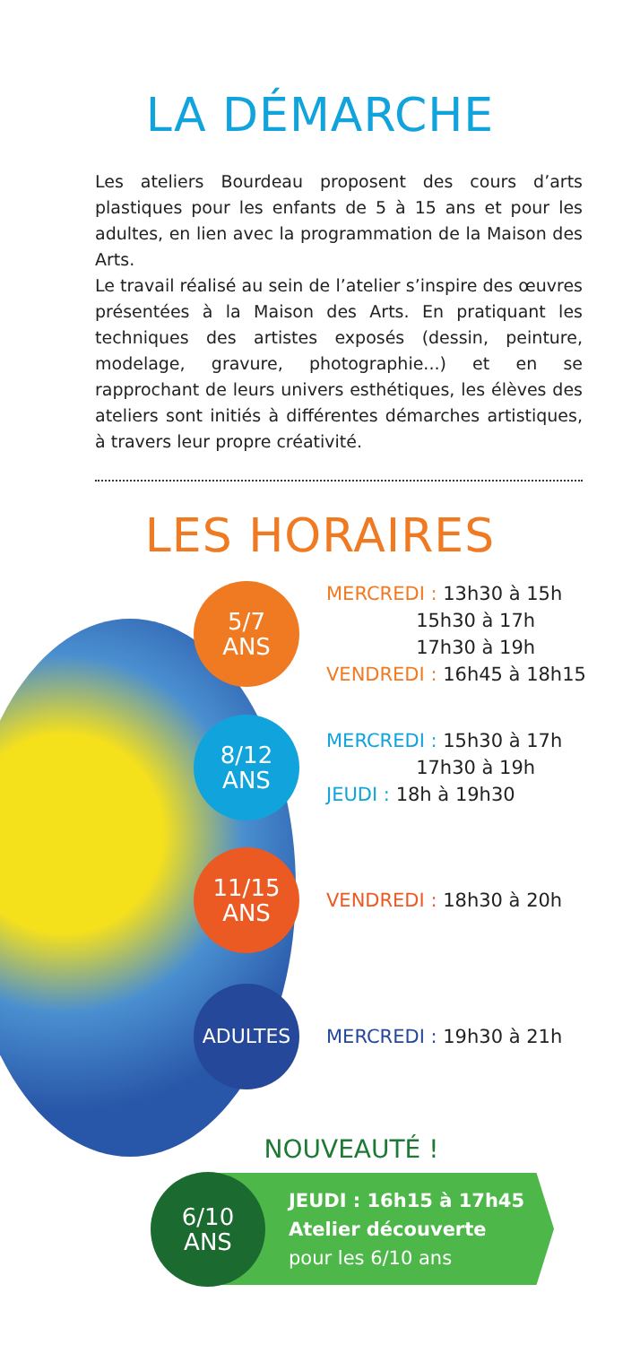LA DÉMARCHE
Les ateliers Bourdeau proposent des cours d’arts plastiques pour les enfants de 5 à 15 ans et pour les adultes, en lien avec la programmation de la Maison des Arts.
Le travail réalisé au sein de l’atelier s’inspire des œuvres présentées à la Maison des Arts. En pratiquant les techniques des artistes exposés (dessin, peinture, modelage, gravure, photographie...) et en se rapprochant de leurs univers esthétiques, les élèves des ateliers sont initiés à différentes démarches artistiques, à travers leur propre créativité.
LES HORAIRES
5/7
ANS
MERCREDI : 13h30 à 15h
15h30 à 17h
17h30 à 19h
VENDREDI : 16h45 à 18h15
8/12
ANS
MERCREDI : 15h30 à 17h
17h30 à 19h
JEUDI : 18h à 19h30
11/15
ANS
VENDREDI : 18h30 à 20h
ADULTES
MERCREDI : 19h30 à 21h
NOUVEAUTÉ !
6/10
ANS
JEUDI : 16h15 à 17h45
Atelier découverte
pour les 6/10 ans